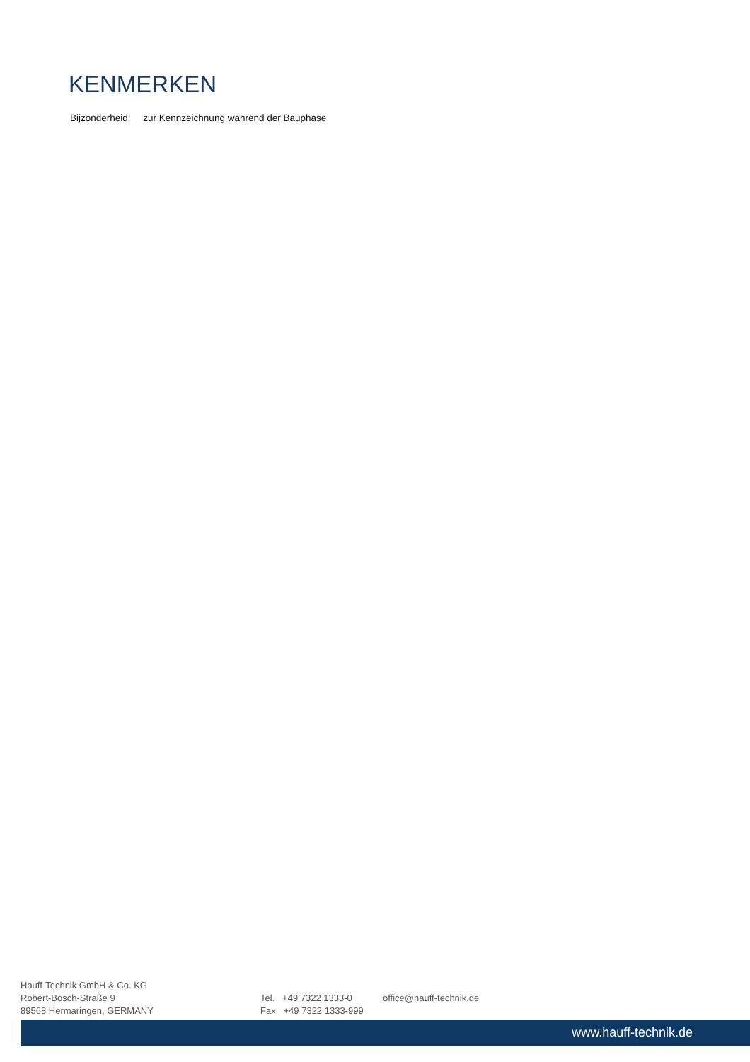KENMERKEN
Bijzonderheid: zur Kennzeichnung während der Bauphase
Hauff-Technik GmbH & Co. KG
Robert-Bosch-Straße 9
89568 Hermaringen, GERMANY
Tel. +49 7322 1333-0
Fax +49 7322 1333-999
office@hauff-technik.de
www.hauff-technik.de